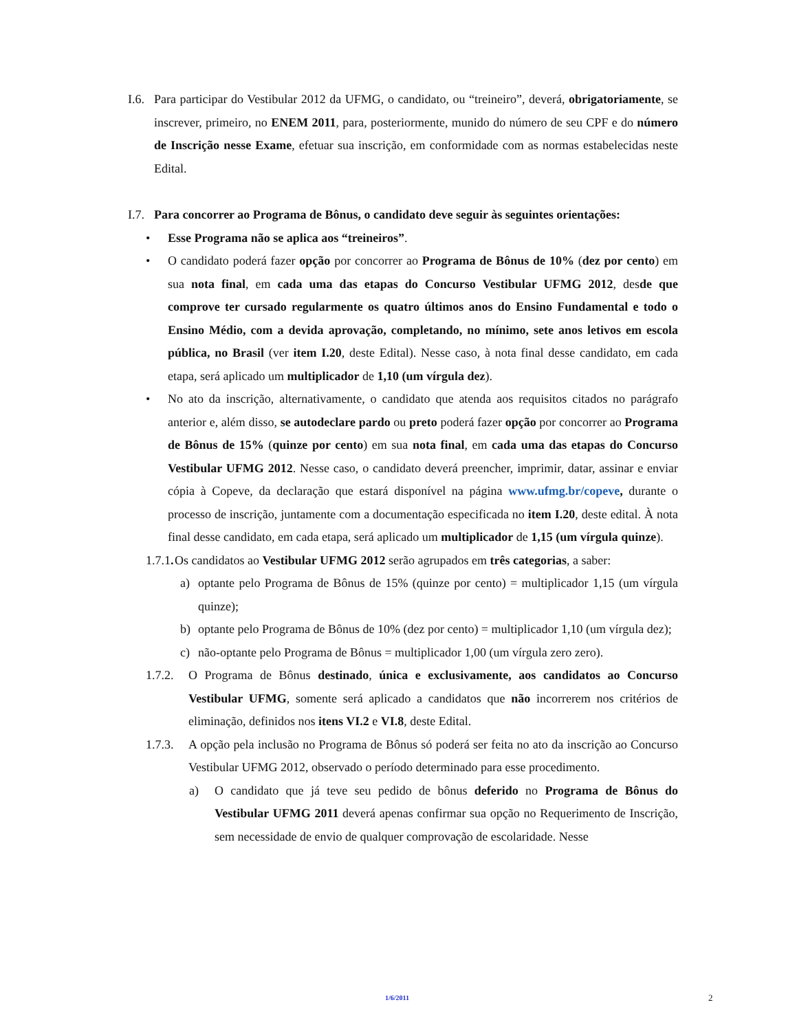I.6.
Para participar do Vestibular 2012 da UFMG, o candidato, ou “treineiro”, deverá, obrigatoriamente, se inscrever, primeiro, no ENEM 2011, para, posteriormente, munido do número de seu CPF e do número de Inscrição nesse Exame, efetuar sua inscrição, em conformidade com as normas estabelecidas neste Edital.
I.7.
Para concorrer ao Programa de Bônus, o candidato deve seguir às seguintes orientações:
• Esse Programa não se aplica aos “treineiros”.
• O candidato poderá fazer opção por concorrer ao Programa de Bônus de 10% (dez por cento) em sua nota final, em cada uma das etapas do Concurso Vestibular UFMG 2012, desde que comprove ter cursado regularmente os quatro últimos anos do Ensino Fundamental e todo o Ensino Médio, com a devida aprovação, completando, no mínimo, sete anos letivos em escola pública, no Brasil (ver item I.20, deste Edital). Nesse caso, à nota final desse candidato, em cada etapa, será aplicado um multiplicador de 1,10 (um vírgula dez).
• No ato da inscrição, alternativamente, o candidato que atenda aos requisitos citados no parágrafo anterior e, além disso, se autodeclare pardo ou preto poderá fazer opção por concorrer ao Programa de Bônus de 15% (quinze por cento) em sua nota final, em cada uma das etapas do Concurso Vestibular UFMG 2012. Nesse caso, o candidato deverá preencher, imprimir, datar, assinar e enviar cópia à Copeve, da declaração que estará disponível na página www.ufmg.br/copeve, durante o processo de inscrição, juntamente com a documentação especificada no item I.20, deste edital. À nota final desse candidato, em cada etapa, será aplicado um multiplicador de 1,15 (um vírgula quinze).
1.7.1.
Os candidatos ao Vestibular UFMG 2012 serão agrupados em três categorias, a saber:
a) optante pelo Programa de Bônus de 15% (quinze por cento) = multiplicador 1,15 (um vírgula quinze);
b) optante pelo Programa de Bônus de 10% (dez por cento) = multiplicador 1,10 (um vírgula dez);
c) não-optante pelo Programa de Bônus = multiplicador 1,00 (um vírgula zero zero).
1.7.2.
O Programa de Bônus destinado, única e exclusivamente, aos candidatos ao Concurso Vestibular UFMG, somente será aplicado a candidatos que não incorrerem nos critérios de eliminação, definidos nos itens VI.2 e VI.8, deste Edital.
1.7.3.
A opção pela inclusão no Programa de Bônus só poderá ser feita no ato da inscrição ao Concurso Vestibular UFMG 2012, observado o período determinado para esse procedimento.
a) O candidato que já teve seu pedido de bônus deferido no Programa de Bônus do Vestibular UFMG 2011 deverá apenas confirmar sua opção no Requerimento de Inscrição, sem necessidade de envio de qualquer comprovação de escolaridade. Nesse
1/6/2011 2